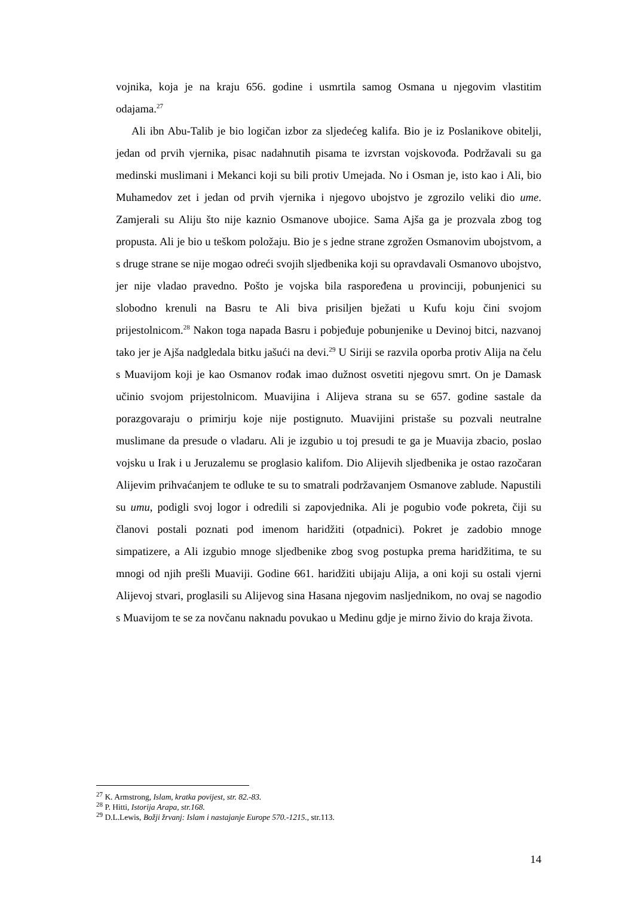vojnika, koja je na kraju 656. godine i usmrtila samog Osmana u njegovim vlastitim odajama.<sup>27</sup>
Ali ibn Abu-Talib je bio logičan izbor za sljedećeg kalifa. Bio je iz Poslanikove obitelji, jedan od prvih vjernika, pisac nadahnutih pisama te izvrstan vojskovođa. Podržavali su ga medinski muslimani i Mekanci koji su bili protiv Umejada. No i Osman je, isto kao i Ali, bio Muhamedov zet i jedan od prvih vjernika i njegovo ubojstvo je zgrozilo veliki dio ume. Zamjerali su Aliju što nije kaznio Osmanove ubojice. Sama Ajša ga je prozvala zbog tog propusta. Ali je bio u teškom položaju. Bio je s jedne strane zgrožen Osmanovim ubojstvom, a s druge strane se nije mogao odreći svojih sljedbenika koji su opravdavali Osmanovo ubojstvo, jer nije vladao pravedno. Pošto je vojska bila raspoređena u provinciji, pobunjenici su slobodno krenuli na Basru te Ali biva prisiljen bježati u Kufu koju čini svojom prijestolnicom.<sup>28</sup> Nakon toga napada Basru i pobjeđuje pobunjenike u Devinoj bitci, nazvanoj tako jer je Ajša nadgledala bitku jašući na devi.<sup>29</sup> U Siriji se razvila oporba protiv Alija na čelu s Muavijom koji je kao Osmanov rođak imao dužnost osvetiti njegovu smrt. On je Damask učinio svojom prijestolnicom. Muavijina i Alijeva strana su se 657. godine sastale da porazgovaraju o primirju koje nije postignuto. Muavijini pristaše su pozvali neutralne muslimane da presude o vladaru. Ali je izgubio u toj presudi te ga je Muavija zbacio, poslao vojsku u Irak i u Jeruzalemu se proglasio kalifom. Dio Alijevih sljedbenika je ostao razočaran Alijevim prihvaćanjem te odluke te su to smatrali podržavanjem Osmanove zablude. Napustili su umu, podigli svoj logor i odredili si zapovjednika. Ali je pogubio vođe pokreta, čiji su članovi postali poznati pod imenom haridžiti (otpadnici). Pokret je zadobio mnoge simpatizere, a Ali izgubio mnoge sljedbenike zbog svog postupka prema haridžitima, te su mnogi od njih prešli Muaviji. Godine 661. haridžiti ubijaju Alija, a oni koji su ostali vjerni Alijevoj stvari, proglasili su Alijevog sina Hasana njegovim nasljednikom, no ovaj se nagodio s Muavijom te se za novčanu naknadu povukao u Medinu gdje je mirno živio do kraja života.
<sup>27</sup> K. Armstrong, Islam, kratka povijest, str. 82.-83.
<sup>28</sup> P. Hitti, Istorija Arapa, str.168.
<sup>29</sup> D.L.Lewis, Božji žrvanj: Islam i nastajanje Europe 570.-1215., str.113.
14